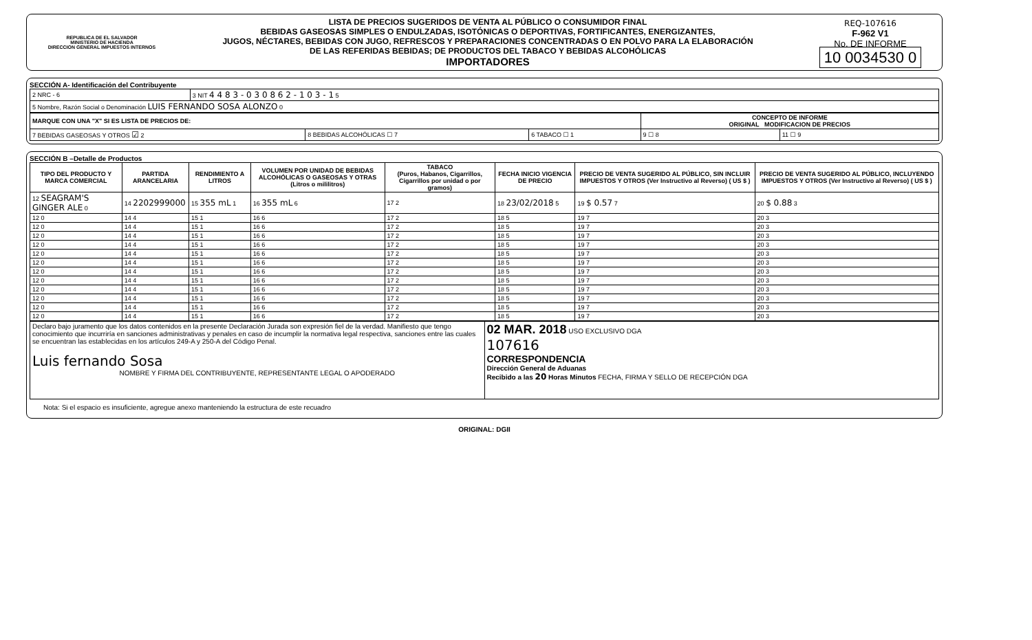REPUBLICA DE EL SALVADOR
MINISTERIO DE HACIENDA
DIRECCION GENERAL IMPUESTOS INTERNOS
LISTA DE PRECIOS SUGERIDOS DE VENTA AL PÚBLICO O CONSUMIDOR FINAL
BEBIDAS GASEOSAS SIMPLES O ENDULZADAS, ISOTÓNICAS O DEPORTIVAS, FORTIFICANTES, ENERGIZANTES,
JUGOS, NÉCTARES, BEBIDAS CON JUGO, REFRESCOS Y PREPARACIONES CONCENTRADAS O EN POLVO PARA LA ELABORACIÓN
DE LAS REFERIDAS BEBIDAS; DE PRODUCTOS DEL TABACO Y BEBIDAS ALCOHÓLICAS
IMPORTADORES
REQ-107616
F-962 V1
No. DE INFORME
10 0034530 0
SECCIÓN A- Identificación del Contribuyente
| 2 NRC - 6 | 3 NIT 4 4 8 3 - 0 3 0 8 6 2 - 1 0 3 - 1 5 |
| 5 Nombre, Razón Social o Denominación LUIS FERNANDO SOSA ALONZO 0 | |
| MARQUE CON UNA "X" SI ES LISTA DE PRECIOS DE: | | | CONCEPTO DE INFORME ORIGINAL MODIFICACION DE PRECIOS | |
| 7 BEBIDAS GASEOSAS Y OTROS ☑ 2 | 8 BEBIDAS ALCOHÓLICAS ☐ 7 | 6 TABACO ☐ 1 | 9 ☐ 8 | 11 ☐ 9 |
SECCIÓN B –Detalle de Productos
| TIPO DEL PRODUCTO Y MARCA COMERCIAL | PARTIDA ARANCELARIA | RENDIMIENTO A LITROS | VOLUMEN POR UNIDAD DE BEBIDAS ALCOHÓLICAS O GASEOSAS Y OTRAS (Litros o mililitros) | TABACO (Puros, Habanos, Cigarrillos, Cigarrillos por unidad o por gramos) | FECHA INICIO VIGENCIA DE PRECIO | PRECIO DE VENTA SUGERIDO AL PÚBLICO, SIN INCLUIR IMPUESTOS Y OTROS (Ver Instructivo al Reverso) ( US $ ) | PRECIO DE VENTA SUGERIDO AL PÚBLICO, INCLUYENDO IMPUESTOS Y OTROS (Ver Instructivo al Reverso) ( US $ ) |
| --- | --- | --- | --- | --- | --- | --- | --- |
| 12 SEAGRAM'S GINGER ALE 0 | 14 2202999000 | 15 355 mL 1 | 16 355 mL 6 | 17 2 | 18 23/02/2018 5 | 19 $ 0.57 7 | 20 $ 0.88 3 |
| 12 0 | 14 4 | 15 1 | 16 6 | 17 2 | 18 5 | 19 7 | 20 3 |
| 12 0 | 14 4 | 15 1 | 16 6 | 17 2 | 18 5 | 19 7 | 20 3 |
| 12 0 | 14 4 | 15 1 | 16 6 | 17 2 | 18 5 | 19 7 | 20 3 |
| 12 0 | 14 4 | 15 1 | 16 6 | 17 2 | 18 5 | 19 7 | 20 3 |
| 12 0 | 14 4 | 15 1 | 16 6 | 17 2 | 18 5 | 19 7 | 20 3 |
| 12 0 | 14 4 | 15 1 | 16 6 | 17 2 | 18 5 | 19 7 | 20 3 |
| 12 0 | 14 4 | 15 1 | 16 6 | 17 2 | 18 5 | 19 7 | 20 3 |
| 12 0 | 14 4 | 15 1 | 16 6 | 17 2 | 18 5 | 19 7 | 20 3 |
| 12 0 | 14 4 | 15 1 | 16 6 | 17 2 | 18 5 | 19 7 | 20 3 |
| 12 0 | 14 4 | 15 1 | 16 6 | 17 2 | 18 5 | 19 7 | 20 3 |
| 12 0 | 14 4 | 15 1 | 16 6 | 17 2 | 18 5 | 19 7 | 20 3 |
| 12 0 | 14 4 | 15 1 | 16 6 | 17 2 | 18 5 | 19 7 | 20 3 |
| Declaro bajo juramento que los datos contenidos en la presente Declaración Jurada son expresión fiel de la verdad. Manifiesto que tengo conocimiento que incurriría en sanciones administrativas y penales en caso de incumplir la normativa legal respectiva, sanciones entre las cuales se encuentran las establecidas en los artículos 249-A y 250-A del Código Penal. Luis fernando Sosa NOMBRE Y FIRMA DEL CONTRIBUYENTE, REPRESENTANTE LEGAL O APODERADO | 02 MAR. 2018 USO EXCLUSIVO DGA 107616 CORRESPONDENCIA Dirección General de Aduanas Recibido a las 20 Horas Minutos FECHA, FIRMA Y SELLO DE RECEPCIÓN DGA |
Nota: Si el espacio es insuficiente, agregue anexo manteniendo la estructura de este recuadro
ORIGINAL: DGII